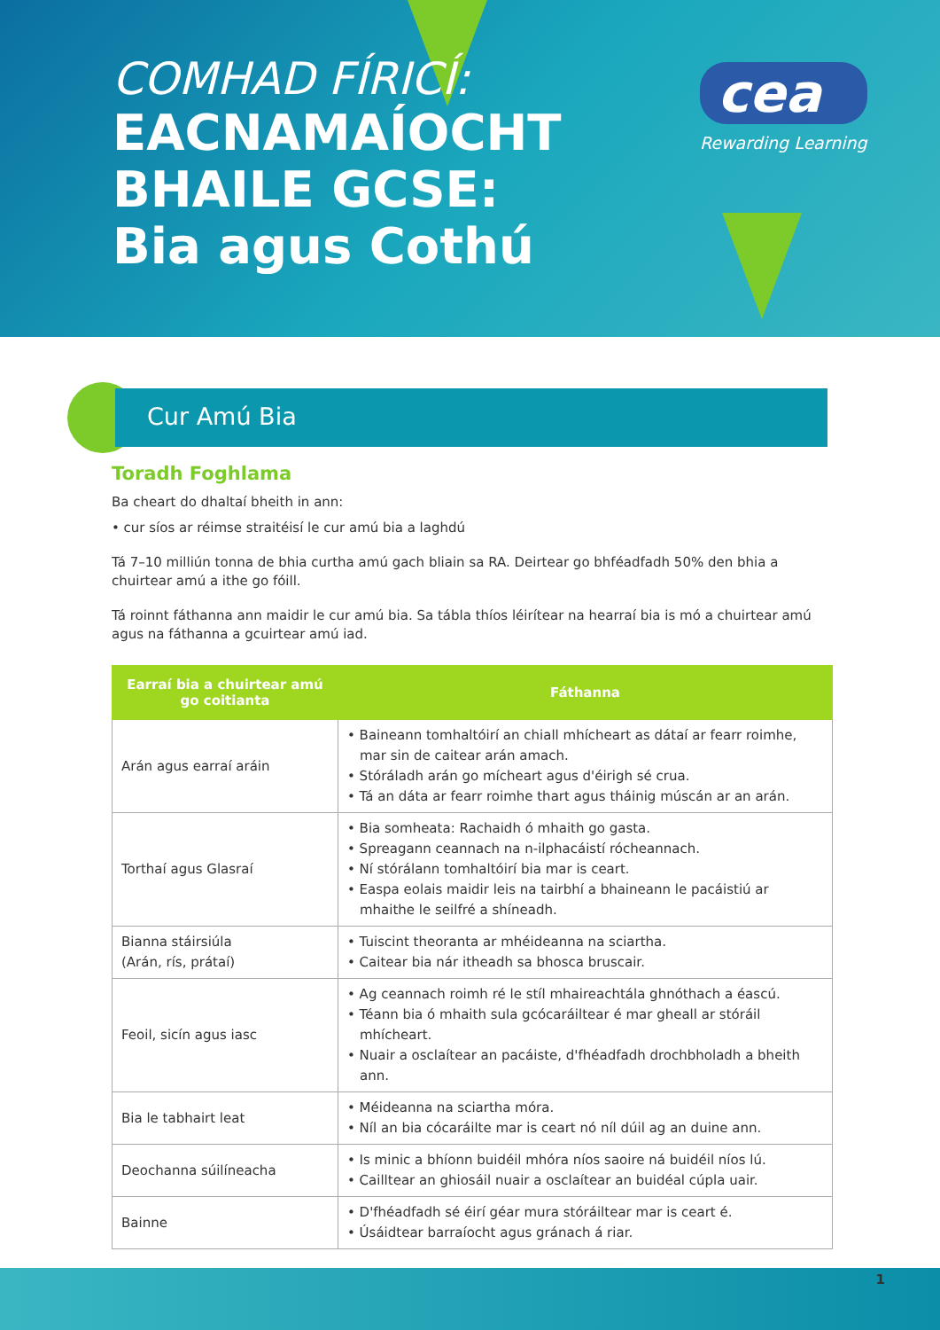COMHAD FÍRICÍ:
EACNAMAÍOCHT
BHAILE GCSE:
Bia agus Cothú
cea
Rewarding Learning
Cur Amú Bia
Toradh Foghlama
Ba cheart do dhaltaí bheith in ann:
• cur síos ar réimse straitéisí le cur amú bia a laghdú
Tá 7–10 milliún tonna de bhia curtha amú gach bliain sa RA. Deirtear go bhféadfadh 50% den bhia a chuirtear amú a ithe go fóill.
Tá roinnt fáthanna ann maidir le cur amú bia. Sa tábla thíos léirítear na hearraí bia is mó a chuirtear amú agus na fáthanna a gcuirtear amú iad.
| Earraí bia a chuirtear amú go coitianta | Fáthanna |
| --- | --- |
| Arán agus earraí aráin | • Baineann tomhaltóirí an chiall mhícheart as dátaí ar fearr roimhe, mar sin de caitear arán amach. • Stóráladh arán go mícheart agus d'éirigh sé crua. • Tá an dáta ar fearr roimhe thart agus tháinig múscán ar an arán. |
| Torthaí agus Glasraí | • Bia somheata: Rachaidh ó mhaith go gasta. • Spreagann ceannach na n-ilphacáistí rócheannach. • Ní stórálann tomhaltóirí bia mar is ceart. • Easpa eolais maidir leis na tairbhí a bhaineann le pacáistiú ar mhaithe le seilfré a shíneadh. |
| Bianna stáirsiúla (Arán, rís, prátaí) | • Tuiscint theoranta ar mhéideanna na sciartha. • Caitear bia nár itheadh sa bhosca bruscair. |
| Feoil, sicín agus iasc | • Ag ceannach roimh ré le stíl mhaireachtála ghnóthach a éascú. • Téann bia ó mhaith sula gcócaráiltear é mar gheall ar stóráil mhícheart. • Nuair a osclaítear an pacáiste, d'fhéadfadh drochbholadh a bheith ann. |
| Bia le tabhairt leat | • Méideanna na sciartha móra. • Níl an bia cócaráilte mar is ceart nó níl dúil ag an duine ann. |
| Deochanna súilíneacha | • Is minic a bhíonn buidéil mhóra níos saoire ná buidéil níos lú. • Cailltear an ghiosáil nuair a osclaítear an buidéal cúpla uair. |
| Bainne | • D'fhéadfadh sé éirí géar mura stóráiltear mar is ceart é. • Úsáidtear barraíocht agus gránach á riar. |
1